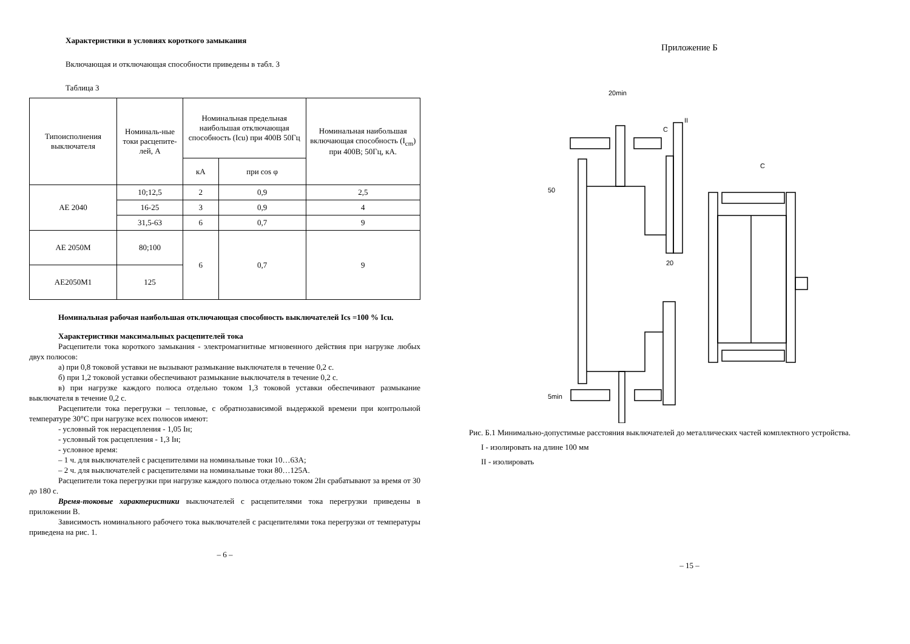Характеристики в условиях короткого замыкания
Включающая и отключающая способности приведены в табл. 3
Таблица 3
| Типоисполнения выключателя | Номиналь-ные токи расцепите-лей, А | Номинальная предельная наибольшая отключающая способность (Icu) при 400В 50Гц | | Номинальная наибольшая включающая способность (I<sub>cm</sub>) при 400В; 50Гц, кА. |
| --- | --- | --- | --- | --- |
| | | кА | при cos φ | |
| АЕ 2040 | 10;12,5 | 2 | 0,9 | 2,5 |
| | 16-25 | 3 | 0,9 | 4 |
| | 31,5-63 | 6 | 0,7 | 9 |
| АЕ 2050М | 80;100 | 6 | 0,7 | 9 |
| АЕ2050М1 | 125 | | | |
Номинальная рабочая наибольшая отключающая способность выключателей Ics =100 % Icu.
Характеристики максимальных расцепителей тока
Расцепители тока короткого замыкания - электромагнитные мгновенного действия при нагрузке любых двух полюсов:
а) при 0,8 токовой уставки не вызывают размыкание выключателя в течение 0,2 с.
б) при 1,2 токовой уставки обеспечивают размыкание выключателя в течение 0,2 с.
в) при нагрузке каждого полюса отдельно током 1,3 токовой уставки обеспечивают размыкание выключателя в течение 0,2 с.
Расцепители тока перегрузки – тепловые, с обратнозависимой выдержкой времени при контрольной температуре 30°С при нагрузке всех полюсов имеют:
- условный ток нерасцепления - 1,05 Iн;
- условный ток расцепления - 1,3 Iн;
- условное время:
– 1 ч. для выключателей с расцепителями на номинальные токи 10…63А;
– 2 ч. для выключателей с расцепителями на номинальные токи 80…125А.
Расцепители тока перегрузки при нагрузке каждого полюса отдельно током 2Iн срабатывают за время от 30 до 180 с.
Время-токовые характеристики выключателей с расцепителями тока перегрузки приведены в приложении В.
Зависимость номинального рабочего тока выключателей с расцепителями тока перегрузки от температуры приведена на рис. 1.
– 6 –
Приложение Б
20min
50
C
C
5min
II
20
Рис. Б.1 Минимально-допустимые расстояния выключателей до металлических частей комплектного устройства.
I - изолировать на длине 100 мм
II - изолировать
– 15 –